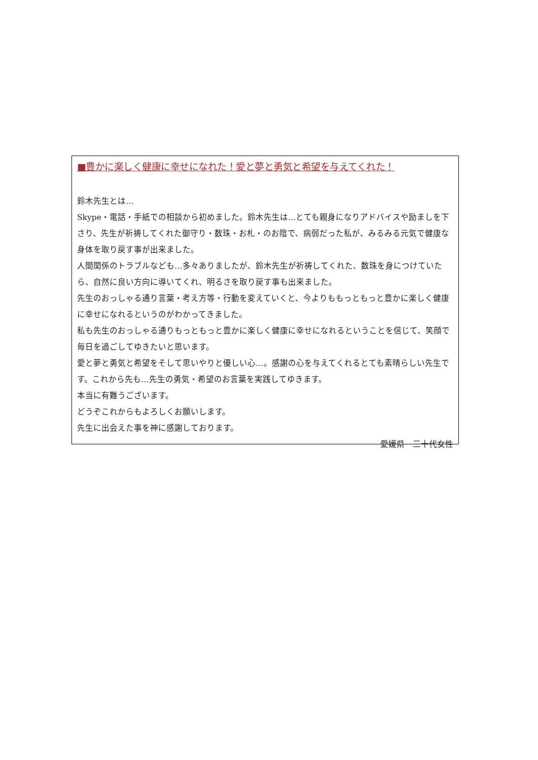■豊かに楽しく健康に幸せになれた！愛と夢と勇気と希望を与えてくれた！
鈴木先生とは…
Skype・電話・手紙での相談から初めました。鈴木先生は…とても親身になりアドバイスや励ましを下さり、先生が祈祷してくれた御守り・数珠・お札・のお陰で、病弱だった私が、みるみる元気で健康な身体を取り戻す事が出来ました。
人間関係のトラブルなども…多々ありましたが、鈴木先生が祈祷してくれた、数珠を身につけていたら、自然に良い方向に導いてくれ、明るさを取り戻す事も出来ました。
先生のおっしゃる通り言葉・考え方等・行動を変えていくと、今よりももっともっと豊かに楽しく健康に幸せになれるというのがわかってきました。
私も先生のおっしゃる通りもっともっと豊かに楽しく健康に幸せになれるということを信じて、笑顔で毎日を過ごしてゆきたいと思います。
愛と夢と勇気と希望をそして思いやりと優しい心…。感謝の心を与えてくれるとても素晴らしい先生です。これから先も…先生の勇気・希望のお言葉を実践してゆきます。
本当に有難うございます。
どうぞこれからもよろしくお願いします。
先生に出会えた事を神に感謝しております。
愛媛県　三十代女性